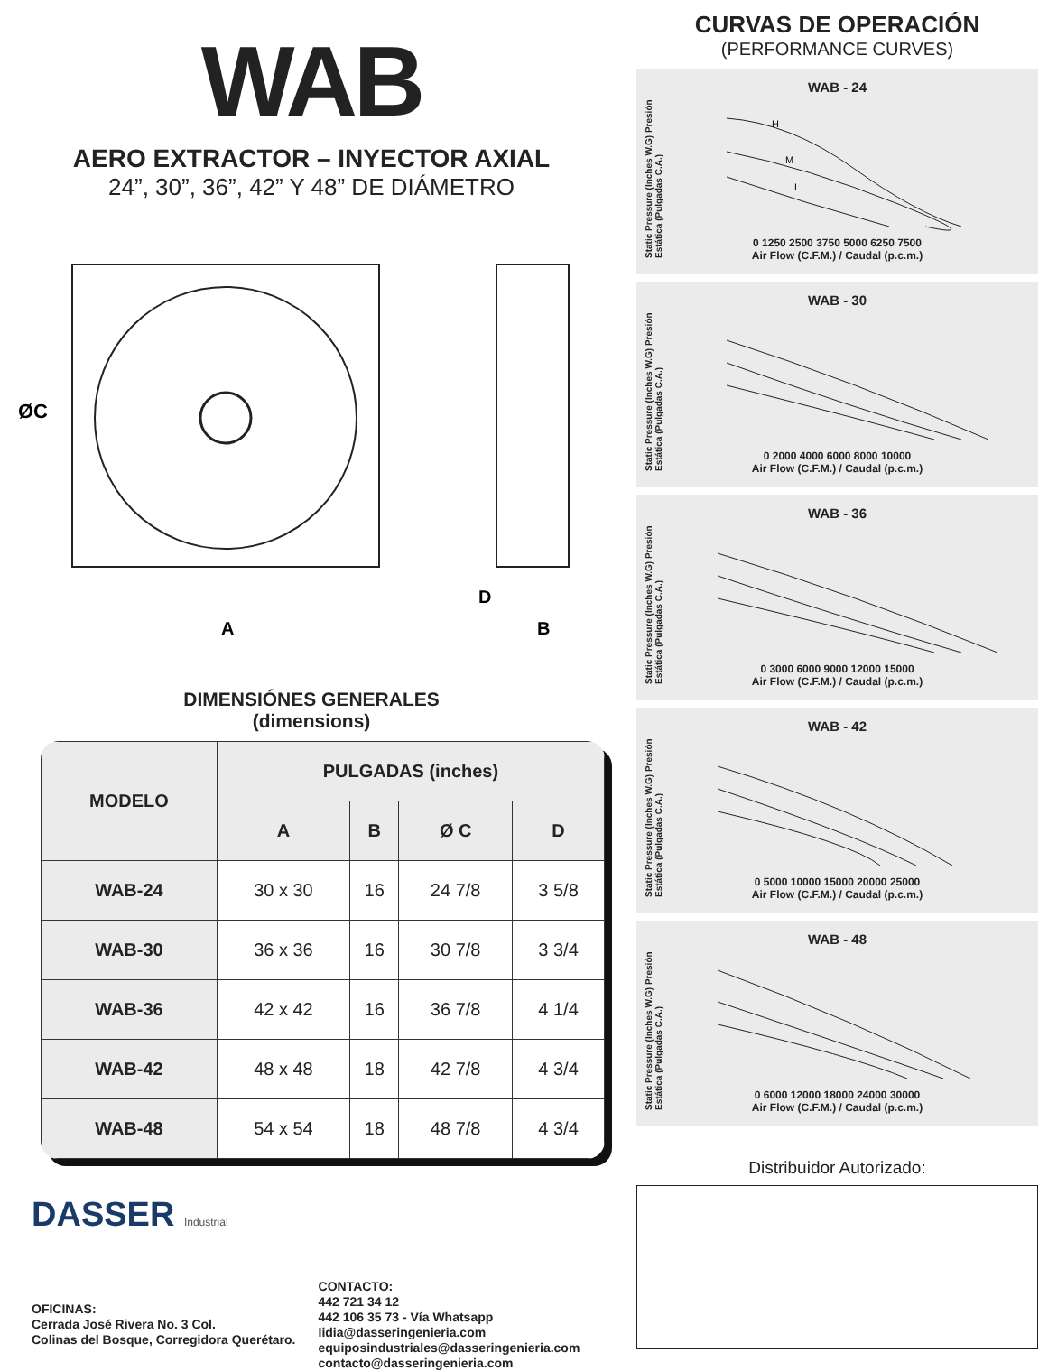WAB
AERO EXTRACTOR – INYECTOR AXIAL
24”, 30”, 36”, 42” Y 48” DE DIÁMETRO
ØC
A
D
B
DIMENSIÓNES GENERALES
(dimensions)
| MODELO | PULGADAS (inches) | | | |
| --- | --- | --- | --- | --- |
| | A | B | Ø C | D |
| WAB-24 | 30 x 30 | 16 | 24 7/8 | 3 5/8 |
| WAB-30 | 36 x 36 | 16 | 30 7/8 | 3 3/4 |
| WAB-36 | 42 x 42 | 16 | 36 7/8 | 4 1/4 |
| WAB-42 | 48 x 48 | 18 | 42 7/8 | 4 3/4 |
| WAB-48 | 54 x 54 | 18 | 48 7/8 | 4 3/4 |
DASSER Industrial
OFICINAS:
Cerrada José Rivera No. 3 Col.
Colinas del Bosque, Corregidora Querétaro.
CONTACTO:
442 721 34 12
442 106 35 73 - Vía Whatsapp
lidia@dasseringenieria.com
equiposindustriales@dasseringenieria.com
contacto@dasseringenieria.com
CURVAS DE OPERACIÓN
(PERFORMANCE CURVES)
WAB - 24
Static Pressure (Inches W.G) Presión Estática (Pulgadas C.A.)
H
M
L
0 1250 2500 3750 5000 6250 7500
Air Flow (C.F.M.) / Caudal (p.c.m.)
WAB - 30
Static Pressure (Inches W.G) Presión Estática (Pulgadas C.A.)
0 2000 4000 6000 8000 10000
Air Flow (C.F.M.) / Caudal (p.c.m.)
WAB - 36
Static Pressure (Inches W.G) Presión Estática (Pulgadas C.A.)
0 3000 6000 9000 12000 15000
Air Flow (C.F.M.) / Caudal (p.c.m.)
WAB - 42
Static Pressure (Inches W.G) Presión Estática (Pulgadas C.A.)
0 5000 10000 15000 20000 25000
Air Flow (C.F.M.) / Caudal (p.c.m.)
WAB - 48
Static Pressure (Inches W.G) Presión Estática (Pulgadas C.A.)
0 6000 12000 18000 24000 30000
Air Flow (C.F.M.) / Caudal (p.c.m.)
Distribuidor Autorizado: